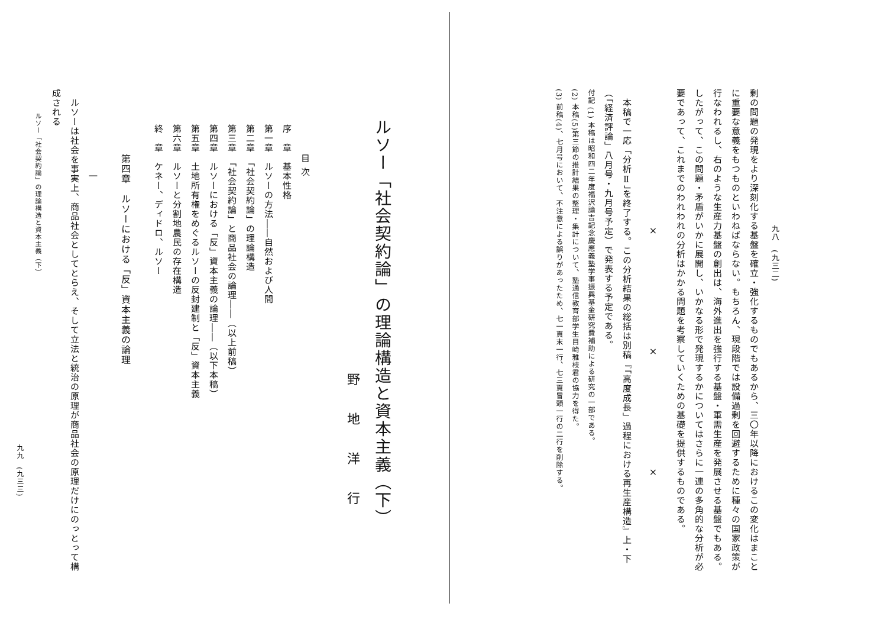九八　(九三二)
剰の問題の発現をより深刻化する基盤を確立・強化するものでもあるから、三〇年以降におけるこの変化はまことに重要な意義をもつものといわねばならない。もちろん、現段階では設備過剰を回避するために種々の国家政策が行なわれるし、右のような生産力基盤の創出は、海外進出を強行する基盤・軍需生産を発展させる基盤でもある。したがって、この問題・矛盾がいかに展開し、いかなる形で発現するかについてはさらに一連の多角的な分析が必要であって、これまでのわれわれの分析はかかる問題を考察していくための基礎を提供するものである。
× × ×
　本稿で一応「分析Ⅱ」を終了する。この分析結果の総括は別稿『「高度成長」過程における再生産構造』上・下（「経済評論」八月号・九月号予定）で発表する予定である。
付記 (1) 本稿は昭和四二年度福沢諭吉記念慶應義塾学事振興基金研究費補助による研究の一部である。
(2) 本稿(5)第三節の推計結果の整理・集計について、塾通信教育部学生目崎雅枝君の協力を得た。
(3) 前稿(4)、七月号において、不注意による誤りがあったため、七一頁末一行、七三頁冒頭一行の二行を削除する。
ルソー「社会契約論」の理論構造と資本主義（下）
野地洋行
目次
序　章　基本性格
第一章　ルソーの方法――自然および人間
第二章　「社会契約論」の理論構造
第三章　「社会契約論」と商品社会の論理――（以上前稿）
第四章　ルソーにおける「反」資本主義の論理――（以下本稿）
第五章　土地所有権をめぐるルソーの反封建制と「反」資本主義
第六章　ルソーと分割地農民の存在構造
終　章　ケネー、ディドロ、ルソー
第四章　ルソーにおける「反」資本主義の論理
一
　ルソーは社会を事実上、商品社会としてとらえ、そして立法と統治の原理が商品社会の原理だけにのっとって構成される
ルソー「社会契約論」の理論構造と資本主義（下）
九九　(九三三)